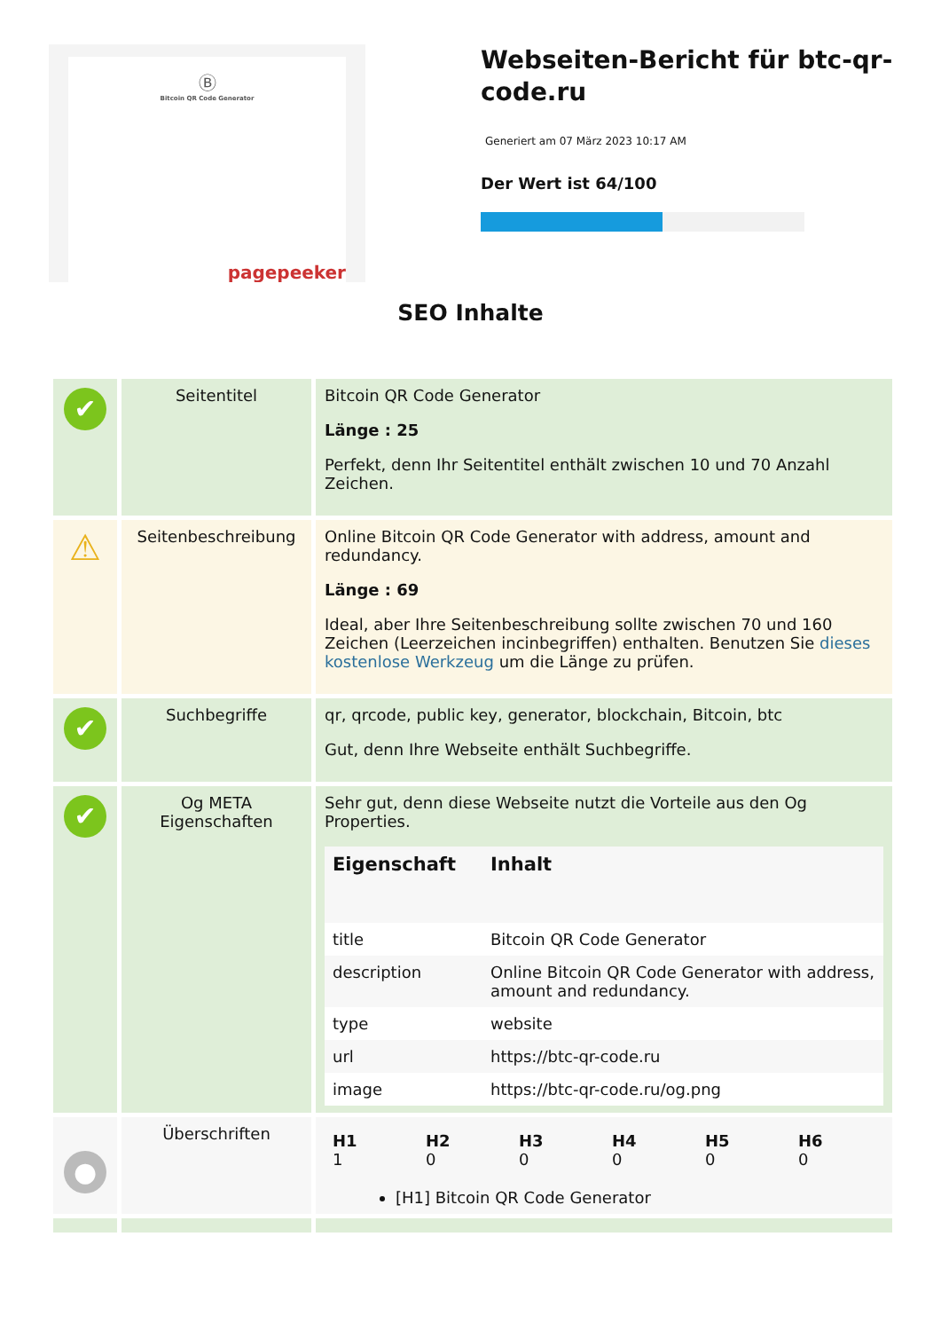Ⓑ
Bitcoin QR Code Generator
pagepeeker
Webseiten-Bericht für btc-qr-code.ru
Generiert am 07 März 2023 10:17 AM
Der Wert ist 64/100
SEO Inhalte
| ✔ | Seitentitel | Bitcoin QR Code Generator Länge : 25 Perfekt, denn Ihr Seitentitel enthält zwischen 10 und 70 Anzahl Zeichen. |
| ⚠ | Seitenbeschreibung | Online Bitcoin QR Code Generator with address, amount and redundancy. Länge : 69 Ideal, aber Ihre Seitenbeschreibung sollte zwischen 70 und 160 Zeichen (Leerzeichen incinbegriffen) enthalten. Benutzen Sie dieses kostenlose Werkzeug um die Länge zu prüfen. |
| ✔ | Suchbegriffe | qr, qrcode, public key, generator, blockchain, Bitcoin, btc Gut, denn Ihre Webseite enthält Suchbegriffe. |
| ✔ | Og META Eigenschaften | Sehr gut, denn diese Webseite nutzt die Vorteile aus den Og Properties. / Eigenschaft / Inhalt / / --- / --- / / title / Bitcoin QR Code Generator / / description / Online Bitcoin QR Code Generator with address, amount and redundancy. / / type / website / / url / https://btc-qr-code.ru / / image / https://btc-qr-code.ru/og.png / |
| ● | Überschriften | / H1 1 / H2 0 / H3 0 / H4 0 / H5 0 / H6 0 / [H1] Bitcoin QR Code Generator |